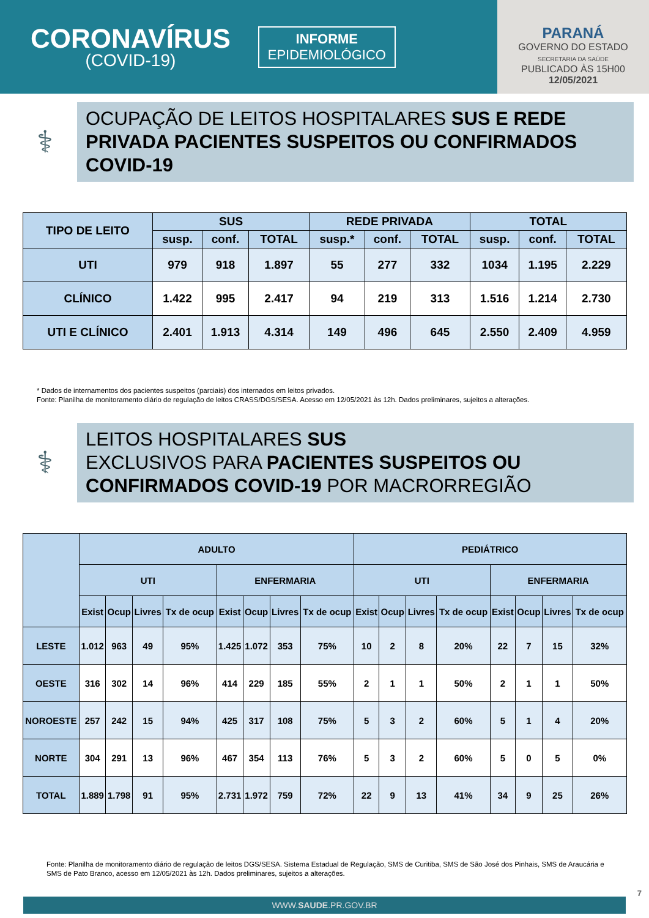CORONAVÍRUS
(COVID-19)
INFORME
EPIDEMIOLÓGICO
PARANÁ
GOVERNO DO ESTADO
SECRETARIA DA SAÚDE
PUBLICADO ÀS 15H00
12/05/2021
⚕
OCUPAÇÃO DE LEITOS HOSPITALARES SUS E REDE PRIVADA PACIENTES SUSPEITOS OU CONFIRMADOS COVID-19
| TIPO DE LEITO | SUS | | | REDE PRIVADA | | | TOTAL | | |
| --- | --- | --- | --- | --- | --- | --- | --- | --- | --- |
| | susp. | conf. | TOTAL | susp.* | conf. | TOTAL | susp. | conf. | TOTAL |
| UTI | 979 | 918 | 1.897 | 55 | 277 | 332 | 1034 | 1.195 | 2.229 |
| CLÍNICO | 1.422 | 995 | 2.417 | 94 | 219 | 313 | 1.516 | 1.214 | 2.730 |
| UTI E CLÍNICO | 2.401 | 1.913 | 4.314 | 149 | 496 | 645 | 2.550 | 2.409 | 4.959 |
* Dados de internamentos dos pacientes suspeitos (parciais) dos internados em leitos privados.
Fonte: Planilha de monitoramento diário de regulação de leitos CRASS/DGS/SESA. Acesso em 12/05/2021 às 12h. Dados preliminares, sujeitos a alterações.
⚕
LEITOS HOSPITALARES SUS
EXCLUSIVOS PARA PACIENTES SUSPEITOS OU CONFIRMADOS COVID-19 POR MACRORREGIÃO
| | ADULTO | | | | | | | | PEDIÁTRICO | | | | | | | |
| --- | --- | --- | --- | --- | --- | --- | --- | --- | --- | --- | --- | --- | --- | --- | --- | --- |
| | UTI | | | | ENFERMARIA | | | | UTI | | | | ENFERMARIA | | | |
| | Exist | Ocup | Livres | Tx de ocup | Exist | Ocup | Livres | Tx de ocup | Exist | Ocup | Livres | Tx de ocup | Exist | Ocup | Livres | Tx de ocup |
| LESTE | 1.012 | 963 | 49 | 95% | 1.425 | 1.072 | 353 | 75% | 10 | 2 | 8 | 20% | 22 | 7 | 15 | 32% |
| OESTE | 316 | 302 | 14 | 96% | 414 | 229 | 185 | 55% | 2 | 1 | 1 | 50% | 2 | 1 | 1 | 50% |
| NOROESTE | 257 | 242 | 15 | 94% | 425 | 317 | 108 | 75% | 5 | 3 | 2 | 60% | 5 | 1 | 4 | 20% |
| NORTE | 304 | 291 | 13 | 96% | 467 | 354 | 113 | 76% | 5 | 3 | 2 | 60% | 5 | 0 | 5 | 0% |
| TOTAL | 1.889 | 1.798 | 91 | 95% | 2.731 | 1.972 | 759 | 72% | 22 | 9 | 13 | 41% | 34 | 9 | 25 | 26% |
Fonte: Planilha de monitoramento diário de regulação de leitos DGS/SESA. Sistema Estadual de Regulação, SMS de Curitiba, SMS de São José dos Pinhais, SMS de Araucária e SMS de Pato Branco, acesso em 12/05/2021 às 12h. Dados preliminares, sujeitos a alterações.
WWW.SAUDE.PR.GOV.BR
7